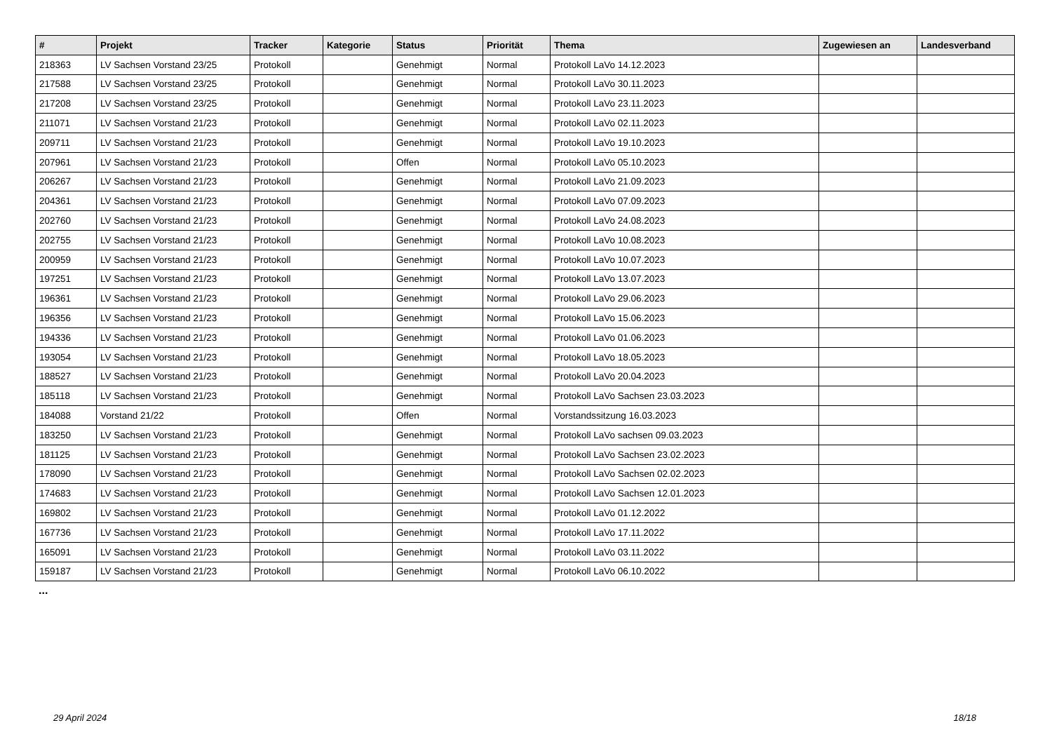| # | Projekt | Tracker | Kategorie | Status | Priorität | Thema | Zugewiesen an | Landesverband |
| --- | --- | --- | --- | --- | --- | --- | --- | --- |
| 218363 | LV Sachsen Vorstand 23/25 | Protokoll | | Genehmigt | Normal | Protokoll LaVo 14.12.2023 | | |
| 217588 | LV Sachsen Vorstand 23/25 | Protokoll | | Genehmigt | Normal | Protokoll LaVo 30.11.2023 | | |
| 217208 | LV Sachsen Vorstand 23/25 | Protokoll | | Genehmigt | Normal | Protokoll LaVo 23.11.2023 | | |
| 211071 | LV Sachsen Vorstand 21/23 | Protokoll | | Genehmigt | Normal | Protokoll LaVo 02.11.2023 | | |
| 209711 | LV Sachsen Vorstand 21/23 | Protokoll | | Genehmigt | Normal | Protokoll LaVo 19.10.2023 | | |
| 207961 | LV Sachsen Vorstand 21/23 | Protokoll | | Offen | Normal | Protokoll LaVo 05.10.2023 | | |
| 206267 | LV Sachsen Vorstand 21/23 | Protokoll | | Genehmigt | Normal | Protokoll LaVo 21.09.2023 | | |
| 204361 | LV Sachsen Vorstand 21/23 | Protokoll | | Genehmigt | Normal | Protokoll LaVo 07.09.2023 | | |
| 202760 | LV Sachsen Vorstand 21/23 | Protokoll | | Genehmigt | Normal | Protokoll LaVo 24.08.2023 | | |
| 202755 | LV Sachsen Vorstand 21/23 | Protokoll | | Genehmigt | Normal | Protokoll LaVo 10.08.2023 | | |
| 200959 | LV Sachsen Vorstand 21/23 | Protokoll | | Genehmigt | Normal | Protokoll LaVo 10.07.2023 | | |
| 197251 | LV Sachsen Vorstand 21/23 | Protokoll | | Genehmigt | Normal | Protokoll LaVo 13.07.2023 | | |
| 196361 | LV Sachsen Vorstand 21/23 | Protokoll | | Genehmigt | Normal | Protokoll LaVo 29.06.2023 | | |
| 196356 | LV Sachsen Vorstand 21/23 | Protokoll | | Genehmigt | Normal | Protokoll LaVo 15.06.2023 | | |
| 194336 | LV Sachsen Vorstand 21/23 | Protokoll | | Genehmigt | Normal | Protokoll LaVo 01.06.2023 | | |
| 193054 | LV Sachsen Vorstand 21/23 | Protokoll | | Genehmigt | Normal | Protokoll LaVo 18.05.2023 | | |
| 188527 | LV Sachsen Vorstand 21/23 | Protokoll | | Genehmigt | Normal | Protokoll LaVo 20.04.2023 | | |
| 185118 | LV Sachsen Vorstand 21/23 | Protokoll | | Genehmigt | Normal | Protokoll LaVo Sachsen 23.03.2023 | | |
| 184088 | Vorstand 21/22 | Protokoll | | Offen | Normal | Vorstandssitzung 16.03.2023 | | |
| 183250 | LV Sachsen Vorstand 21/23 | Protokoll | | Genehmigt | Normal | Protokoll LaVo sachsen 09.03.2023 | | |
| 181125 | LV Sachsen Vorstand 21/23 | Protokoll | | Genehmigt | Normal | Protokoll LaVo Sachsen 23.02.2023 | | |
| 178090 | LV Sachsen Vorstand 21/23 | Protokoll | | Genehmigt | Normal | Protokoll LaVo Sachsen 02.02.2023 | | |
| 174683 | LV Sachsen Vorstand 21/23 | Protokoll | | Genehmigt | Normal | Protokoll LaVo Sachsen 12.01.2023 | | |
| 169802 | LV Sachsen Vorstand 21/23 | Protokoll | | Genehmigt | Normal | Protokoll LaVo 01.12.2022 | | |
| 167736 | LV Sachsen Vorstand 21/23 | Protokoll | | Genehmigt | Normal | Protokoll LaVo 17.11.2022 | | |
| 165091 | LV Sachsen Vorstand 21/23 | Protokoll | | Genehmigt | Normal | Protokoll LaVo 03.11.2022 | | |
| 159187 | LV Sachsen Vorstand 21/23 | Protokoll | | Genehmigt | Normal | Protokoll LaVo 06.10.2022 | | |
...
29 April 2024 18/18